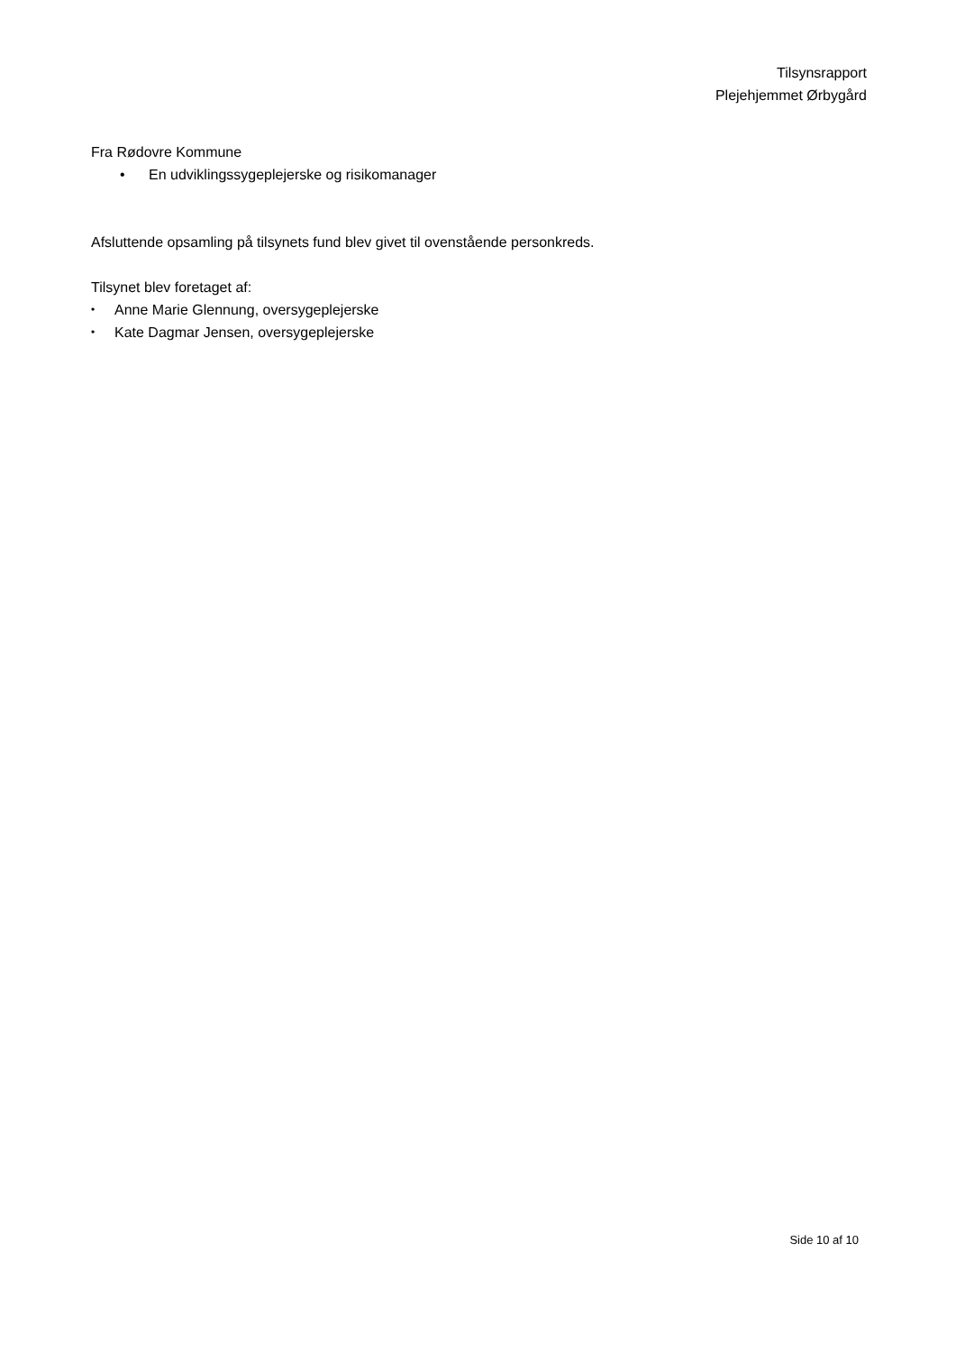Tilsynsrapport
Plejehjemmet Ørbygård
Fra Rødovre Kommune
• En udviklingssygeplejerske og risikomanager
Afsluttende opsamling på tilsynets fund blev givet til ovenstående personkreds.
Tilsynet blev foretaget af:
• Anne Marie Glennung, oversygeplejerske
• Kate Dagmar Jensen, oversygeplejerske
Side 10 af 10